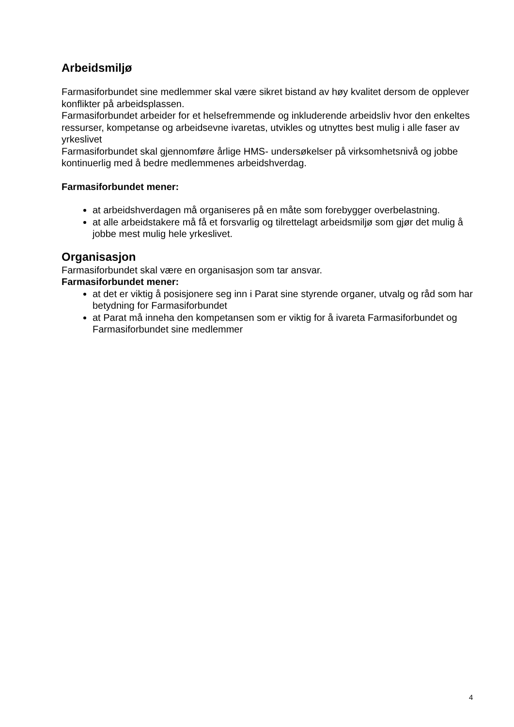Arbeidsmiljø
Farmasiforbundet sine medlemmer skal være sikret bistand av høy kvalitet dersom de opplever konflikter på arbeidsplassen.
Farmasiforbundet arbeider for et helsefremmende og inkluderende arbeidsliv hvor den enkeltes ressurser, kompetanse og arbeidsevne ivaretas, utvikles og utnyttes best mulig i alle faser av yrkeslivet
Farmasiforbundet skal gjennomføre årlige HMS- undersøkelser på virksomhetsnivå og jobbe kontinuerlig med å bedre medlemmenes arbeidshverdag.
Farmasiforbundet mener:
at arbeidshverdagen må organiseres på en måte som forebygger overbelastning.
at alle arbeidstakere må få et forsvarlig og tilrettelagt arbeidsmiljø som gjør det mulig å jobbe mest mulig hele yrkeslivet.
Organisasjon
Farmasiforbundet skal være en organisasjon som tar ansvar.
Farmasiforbundet mener:
at det er viktig å posisjonere seg inn i Parat sine styrende organer, utvalg og råd som har betydning for Farmasiforbundet
at Parat må inneha den kompetansen som er viktig for å ivareta Farmasiforbundet og Farmasiforbundet sine medlemmer
4